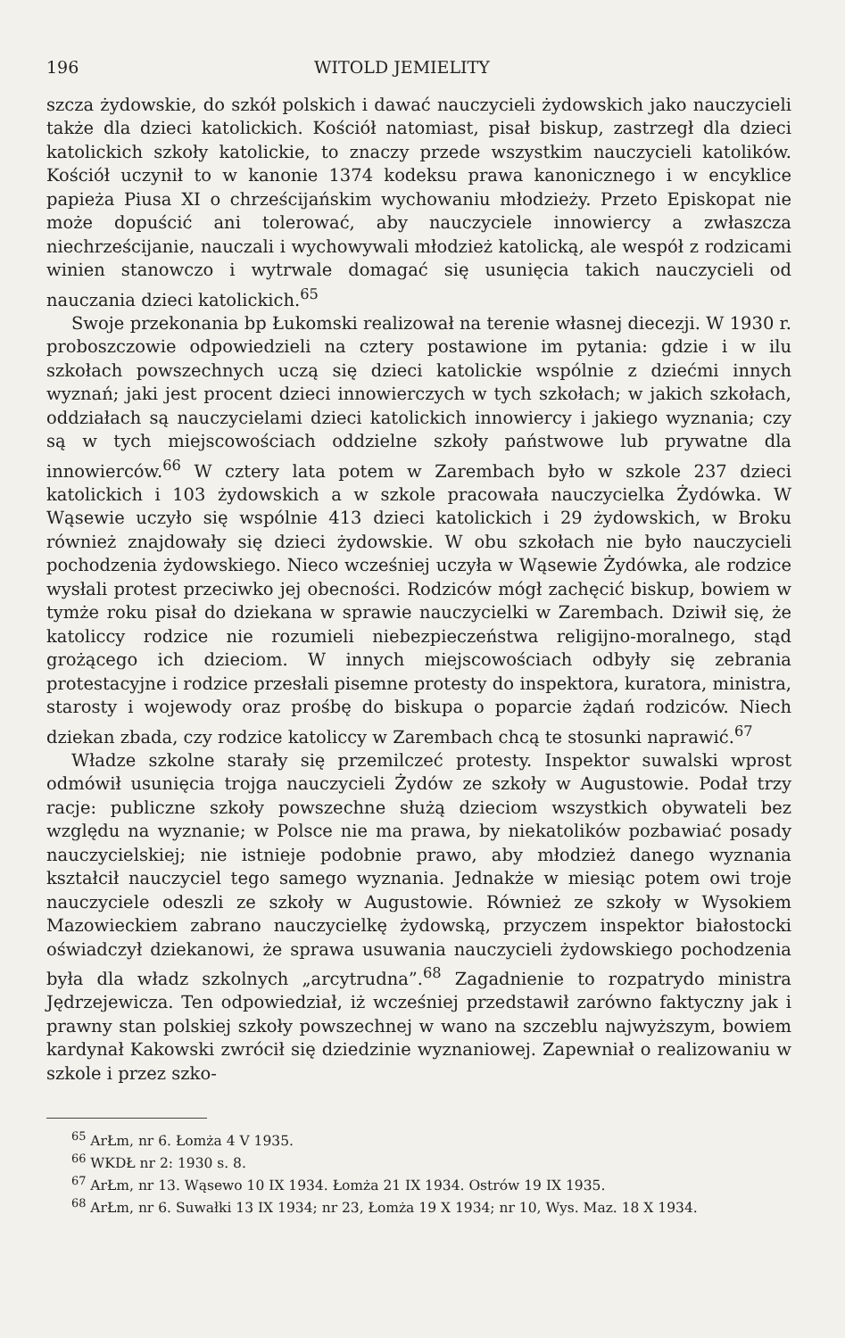196 WITOLD JEMIELITY
szcza żydowskie, do szkół polskich i dawać nauczycieli żydowskich jako nauczycieli także dla dzieci katolickich. Kościół natomiast, pisał biskup, zastrzegł dla dzieci katolickich szkoły katolickie, to znaczy przede wszystkim nauczycieli katolików. Kościół uczynił to w kanonie 1374 kodeksu prawa kanonicznego i w encyklice papieża Piusa XI o chrześcijańskim wychowaniu młodzieży. Przeto Episkopat nie może dopuścić ani tolerować, aby nauczyciele innowiercy a zwłaszcza niechrześcijanie, nauczali i wychowywali młodzież katolicką, ale wespół z rodzicami winien stanowczo i wytrwale domagać się usunięcia takich nauczycieli od nauczania dzieci katolickich.<sup>65</sup>
Swoje przekonania bp Łukomski realizował na terenie własnej diecezji. W 1930 r. proboszczowie odpowiedzieli na cztery postawione im pytania: gdzie i w ilu szkołach powszechnych uczą się dzieci katolickie wspólnie z dziećmi innych wyznań; jaki jest procent dzieci innowierczych w tych szkołach; w jakich szkołach, oddziałach są nauczycielami dzieci katolickich innowiercy i jakiego wyznania; czy są w tych miejscowościach oddzielne szkoły państwowe lub prywatne dla innowierców.<sup>66</sup> W cztery lata potem w Zarembach było w szkole 237 dzieci katolickich i 103 żydowskich a w szkole pracowała nauczycielka Żydówka. W Wąsewie uczyło się wspólnie 413 dzieci katolickich i 29 żydowskich, w Broku również znajdowały się dzieci żydowskie. W obu szkołach nie było nauczycieli pochodzenia żydowskiego. Nieco wcześniej uczyła w Wąsewie Żydówka, ale rodzice wysłali protest przeciwko jej obecności. Rodziców mógł zachęcić biskup, bowiem w tymże roku pisał do dziekana w sprawie nauczycielki w Zarembach. Dziwił się, że katoliccy rodzice nie rozumieli niebezpieczeństwa religijno-moralnego, stąd grożącego ich dzieciom. W innych miejscowościach odbyły się zebrania protestacyjne i rodzice przesłali pisemne protesty do inspektora, kuratora, ministra, starosty i wojewody oraz prośbę do biskupa o poparcie żądań rodziców. Niech dziekan zbada, czy rodzice katoliccy w Zarembach chcą te stosunki naprawić.<sup>67</sup>
Władze szkolne starały się przemilczeć protesty. Inspektor suwalski wprost odmówił usunięcia trojga nauczycieli Żydów ze szkoły w Augustowie. Podał trzy racje: publiczne szkoły powszechne służą dzieciom wszystkich obywateli bez względu na wyznanie; w Polsce nie ma prawa, by niekatolików pozbawiać posady nauczycielskiej; nie istnieje podobnie prawo, aby młodzież danego wyznania kształcił nauczyciel tego samego wyznania. Jednakże w miesiąc potem owi troje nauczyciele odeszli ze szkoły w Augustowie. Również ze szkoły w Wysokiem Mazowieckiem zabrano nauczycielkę żydowską, przyczem inspektor białostocki oświadczył dziekanowi, że sprawa usuwania nauczycieli żydowskiego pochodzenia była dla władz szkolnych „arcytrudna”.<sup>68</sup> Zagadnienie to rozpatrydo ministra Jędrzejewicza. Ten odpowiedział, iż wcześniej przedstawił zarówno faktyczny jak i prawny stan polskiej szkoły powszechnej w wano na szczeblu najwyższym, bowiem kardynał Kakowski zwrócił się dziedzinie wyznaniowej. Zapewniał o realizowaniu w szkole i przez szko-
<sup>65</sup> ArŁm, nr 6. Łomża 4 V 1935.
<sup>66</sup> WKDŁ nr 2: 1930 s. 8.
<sup>67</sup> ArŁm, nr 13. Wąsewo 10 IX 1934. Łomża 21 IX 1934. Ostrów 19 IX 1935.
<sup>68</sup> ArŁm, nr 6. Suwałki 13 IX 1934; nr 23, Łomża 19 X 1934; nr 10, Wys. Maz. 18 X 1934.